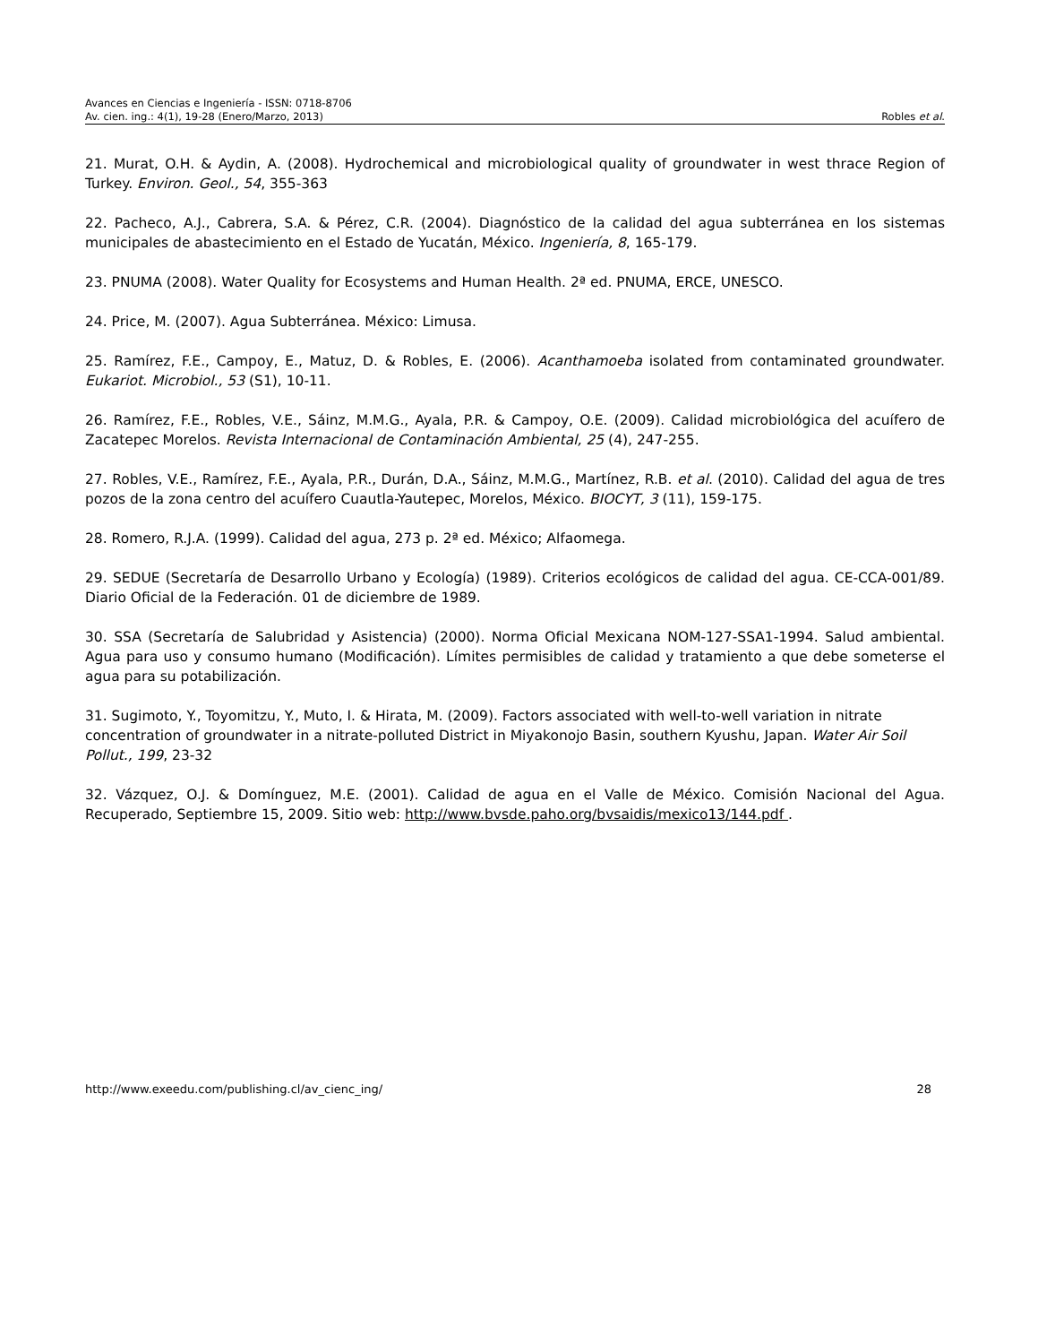Avances en Ciencias e Ingeniería - ISSN: 0718-8706
Av. cien. ing.: 4(1), 19-28 (Enero/Marzo, 2013) Robles et al.
21. Murat, O.H. & Aydin, A. (2008). Hydrochemical and microbiological quality of groundwater in west thrace Region of Turkey. Environ. Geol., 54, 355-363
22. Pacheco, A.J., Cabrera, S.A. & Pérez, C.R. (2004). Diagnóstico de la calidad del agua subterránea en los sistemas municipales de abastecimiento en el Estado de Yucatán, México. Ingeniería, 8, 165-179.
23. PNUMA (2008). Water Quality for Ecosystems and Human Health. 2ª ed. PNUMA, ERCE, UNESCO.
24. Price, M. (2007). Agua Subterránea. México: Limusa.
25. Ramírez, F.E., Campoy, E., Matuz, D. & Robles, E. (2006). Acanthamoeba isolated from contaminated groundwater. Eukariot. Microbiol., 53 (S1), 10-11.
26. Ramírez, F.E., Robles, V.E., Sáinz, M.M.G., Ayala, P.R. & Campoy, O.E. (2009). Calidad microbiológica del acuífero de Zacatepec Morelos. Revista Internacional de Contaminación Ambiental, 25 (4), 247-255.
27. Robles, V.E., Ramírez, F.E., Ayala, P.R., Durán, D.A., Sáinz, M.M.G., Martínez, R.B. et al. (2010). Calidad del agua de tres pozos de la zona centro del acuífero Cuautla-Yautepec, Morelos, México. BIOCYT, 3 (11), 159-175.
28. Romero, R.J.A. (1999). Calidad del agua, 273 p. 2ª ed. México; Alfaomega.
29. SEDUE (Secretaría de Desarrollo Urbano y Ecología) (1989). Criterios ecológicos de calidad del agua. CE-CCA-001/89. Diario Oficial de la Federación. 01 de diciembre de 1989.
30. SSA (Secretaría de Salubridad y Asistencia) (2000). Norma Oficial Mexicana NOM-127-SSA1-1994. Salud ambiental. Agua para uso y consumo humano (Modificación). Límites permisibles de calidad y tratamiento a que debe someterse el agua para su potabilización.
31. Sugimoto, Y., Toyomitzu, Y., Muto, I. & Hirata, M. (2009). Factors associated with well-to-well variation in nitrate concentration of groundwater in a nitrate-polluted District in Miyakonojo Basin, southern Kyushu, Japan. Water Air Soil Pollut., 199, 23-32
32. Vázquez, O.J. & Domínguez, M.E. (2001). Calidad de agua en el Valle de México. Comisión Nacional del Agua. Recuperado, Septiembre 15, 2009. Sitio web: http://www.bvsde.paho.org/bvsaidis/mexico13/144.pdf .
http://www.exeedu.com/publishing.cl/av_cienc_ing/ 28